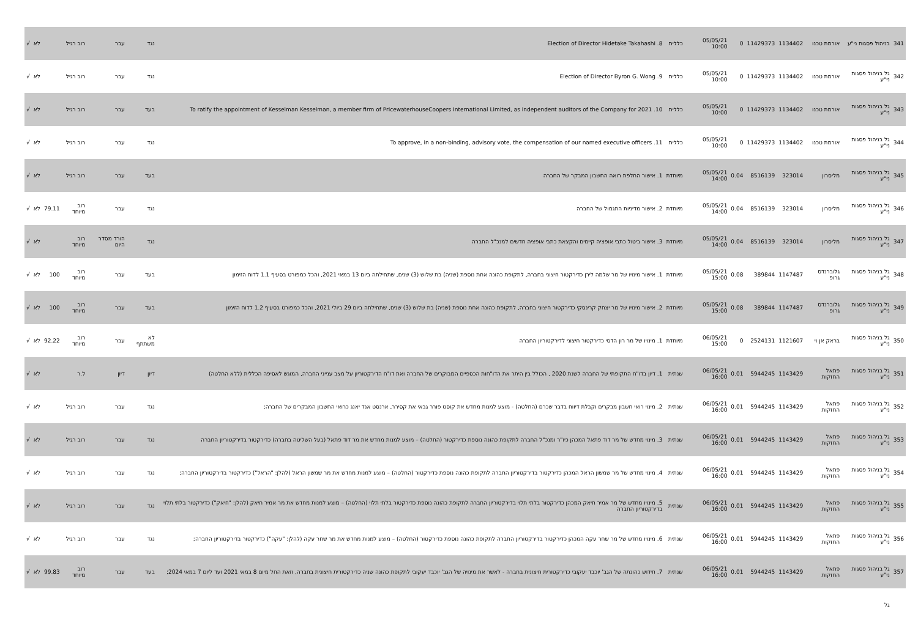| 341 | בניהול פסגות ני"ע | אורמת טכנו | 1134402 | 11429373 | 0 | 05/05/21 10:00 | כללית | 8. Election of Director Hidetake Takahashi | נגד | עבר | רוב רגיל | | לא | √ |
| 342 | גל בניהול פסגות ני"ע | אורמת טכנו | 1134402 | 11429373 | 0 | 05/05/21 10:00 | כללית | 9. Election of Director Byron G. Wong | נגד | עבר | רוב רגיל | | לא | √ |
| 343 | גל בניהול פסגות ני"ע | אורמת טכנו | 1134402 | 11429373 | 0 | 05/05/21 10:00 | כללית | 10. To ratify the appointment of Kesselman Kesselman, a member firm of PricewaterhouseCoopers International Limited, as independent auditors of the Company for 2021 | בעד | עבר | רוב רגיל | | לא | √ |
| 344 | גל בניהול פסגות ני"ע | אורמת טכנו | 1134402 | 11429373 | 0 | 05/05/21 10:00 | כללית | 11. To approve, in a non-binding, advisory vote, the compensation of our named executive officers | נגד | עבר | רוב רגיל | | לא | √ |
| 345 | גל בניהול פסגות ני"ע | מליסרון | 323014 | 8516139 | 0.04 | 05/05/21 14:00 | מיוחדת | 1. אישור החלפת רואה החשבון המבקר של החברה | בעד | עבר | רוב רגיל | | לא | √ |
| 346 | גל בניהול פסגות ני"ע | מליסרון | 323014 | 8516139 | 0.04 | 05/05/21 14:00 | מיוחדת | 2. אישור מדיניות התגמול של החברה | נגד | עבר | רוב מיוחד | 79.11 | לא | √ |
| 347 | גל בניהול פסגות ני"ע | מליסרון | 323014 | 8516139 | 0.04 | 05/05/21 14:00 | מיוחדת | 3. אישור ביטול כתבי אופציה קיימים והקצאת כתבי אופציה חדשים למנכ"ל החברה | נגד | הורד מסדר היום | רוב מיוחד | | לא | √ |
| 348 | גל בניהול פסגות ני"ע | גלוברנדס גרופ | 1147487 | 389844 | 0.08 | 05/05/21 15:00 | מיוחדת | 1. אישור מינויו של מר שלמה לירן כדירקטור חיצוני בחברה, לתקופת כהונה אחת נוספת (שניה) בת שלוש (3) שנים, שתחילתה ביום 13 במאי 2021, והכל כמפורט בסעיף 1.1 לדוח הזימון | בעד | עבר | רוב מיוחד | 100 | לא | √ |
| 349 | גל בניהול פסגות ני"ע | גלוברנדס גרופ | 1147487 | 389844 | 0.08 | 05/05/21 15:00 | מיוחדת | 2. אישור מינויו של מר יצחק קרינסקי כדירקטור חיצוני בחברה, לתקופת כהונה אחת נוספת (שניה) בת שלוש (3) שנים, שתחילתה ביום 29 ביולי 2021, והכל כמפורט בסעיף 1.2 לדוח הזימון | בעד | עבר | רוב מיוחד | 100 | לא | √ |
| 350 | גל בניהול פסגות ני"ע | בראק אן וי | 1121607 | 2524131 | 0 | 06/05/21 15:00 | מיוחדת | 1. מינויו של מר רון הדסי כדירקטור חיצוני לדירקטוריון החברה | לא משתתף | עבר | רוב מיוחד | 92.22 | לא | √ |
| 351 | גל בניהול פסגות ני"ע | פתאל החזקות | 1143429 | 5944245 | 0.01 | 06/05/21 16:00 | שנתית | 1. דיון בדו"ח התקופתי של החברה לשנת 2020 , הכולל בין היתר את הדו"חות הכספיים המבוקרים של החברה ואת דו"ח הדירקטוריון על מצב ענייני החברה, המוגש לאסיפה הכללית (ללא החלטה) | דיון | דיון | ל.ר | | לא | √ |
| 352 | גל בניהול פסגות ני"ע | פתאל החזקות | 1143429 | 5944245 | 0.01 | 06/05/21 16:00 | שנתית | 2. מינוי רואי חשבון מבקרים וקבלת דיווח בדבר שכרם (החלטה) - מוצע למנות מחדש את קוסט פורר גבאי את קסירר, ארנסט אנד יאנג כרואי החשבון המבקרים של החברה; | נגד | עבר | רוב רגיל | | לא | √ |
| 353 | גל בניהול פסגות ני"ע | פתאל החזקות | 1143429 | 5944245 | 0.01 | 06/05/21 16:00 | שנתית | 3. מינוי מחדש של מר דוד פתאל המכהן כיו"ר ומנכ"ל החברה לתקופת כהונה נוספת כדירקטור (החלטה) – מוצע למנות מחדש את מר דוד פתאל (בעל השליטה בחברה) כדירקטור בדירקטוריון החברה | נגד | עבר | רוב רגיל | | לא | √ |
| 354 | גל בניהול פסגות ני"ע | פתאל החזקות | 1143429 | 5944245 | 0.01 | 06/05/21 16:00 | שנתית | 4. מינוי מחדש של מר שמשון הראל המכהן כדירקטור בדירקטוריון החברה לתקופת כהונה נוספת כדירקטור (החלטה) – מוצע למנות מחדש את מר שמשון הראל (להלן: "הראל") כדירקטור בדירקטוריון החברה; | נגד | עבר | רוב רגיל | | לא | √ |
| 355 | גל בניהול פסגות ני"ע | פתאל החזקות | 1143429 | 5944245 | 0.01 | 06/05/21 16:00 | שנתית | 5. מינויו מחדש של מר אמיר חיאק המכהן כדירקטור בלתי תלוי בדירקטוריון החברה לתקופת כהונה נוספת כדירקטור בלתי תלוי (החלטה) – מוצע למנות מחדש את מר אמיר חיאק (להלן: "חיאק") כדירקטור בלתי תלוי בדירקטוריון החברה | נגד | עבר | רוב רגיל | | לא | √ |
| 356 | גל בניהול פסגות ני"ע | פתאל החזקות | 1143429 | 5944245 | 0.01 | 06/05/21 16:00 | שנתית | 6. מינויו מחדש של מר שחר עקה המכהן כדירקטור בדירקטוריון החברה לתקופת כהונה נוספת כדירקטור (החלטה) – מוצע למנות מחדש את מר שחר עקה (להלן: "עקה") כדירקטור בדירקטוריון החברה; | נגד | עבר | רוב רגיל | | לא | √ |
| 357 | גל בניהול פסגות ני"ע | פתאל החזקות | 1143429 | 5944245 | 0.01 | 06/05/21 16:00 | שנתית | 7. חידוש כהונתה של הגב' יוכבד יעקובי כדירקטורית חיצונית בחברה - לאשר את מינויה של הגב' יוכבד יעקובי לתקופת כהונה שניה כדירקטורית חיצונית בחברה, וזאת החל מיום 8 במאי 2021 ועד ליום 7 במאי 2024; | בעד | עבר | רוב מיוחד | 99.83 | לא | √ |
| | גל | | | | | | | | | | | | | |